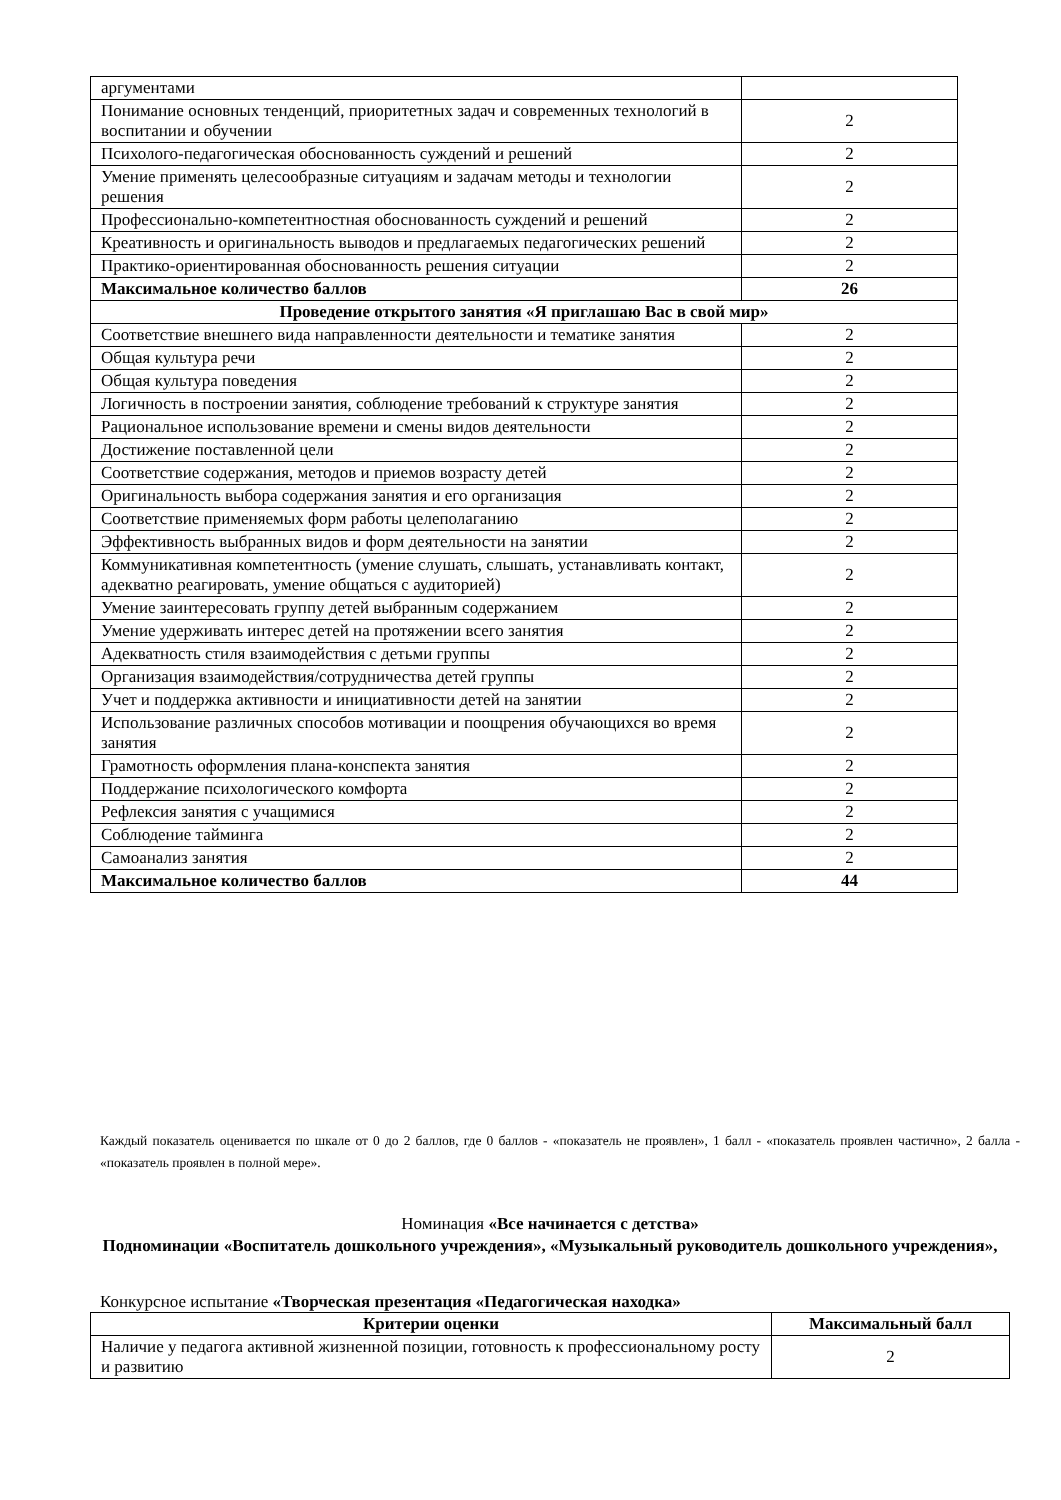| аргументами | |
| Понимание основных тенденций, приоритетных задач и современных технологий в воспитании и обучении | 2 |
| Психолого-педагогическая обоснованность суждений и решений | 2 |
| Умение применять целесообразные ситуациям и задачам методы и технологии решения | 2 |
| Профессионально-компетентностная обоснованность суждений и решений | 2 |
| Креативность и оригинальность выводов и предлагаемых педагогических решений | 2 |
| Практико-ориентированная обоснованность решения ситуации | 2 |
| Максимальное количество баллов | 26 |
| Проведение открытого занятия «Я приглашаю Вас в свой мир» | |
| Соответствие внешнего вида направленности деятельности и тематике занятия | 2 |
| Общая культура речи | 2 |
| Общая культура поведения | 2 |
| Логичность в построении занятия, соблюдение требований к структуре занятия | 2 |
| Рациональное использование времени и смены видов деятельности | 2 |
| Достижение поставленной цели | 2 |
| Соответствие содержания, методов и приемов возрасту детей | 2 |
| Оригинальность выбора содержания занятия и его организация | 2 |
| Соответствие применяемых форм работы целеполаганию | 2 |
| Эффективность выбранных видов и форм деятельности на занятии | 2 |
| Коммуникативная компетентность (умение слушать, слышать, устанавливать контакт, адекватно реагировать, умение общаться с аудиторией) | 2 |
| Умение заинтересовать группу детей выбранным содержанием | 2 |
| Умение удерживать интерес детей на протяжении всего занятия | 2 |
| Адекватность стиля взаимодействия с детьми группы | 2 |
| Организация взаимодействия/сотрудничества детей группы | 2 |
| Учет и поддержка активности и инициативности детей на занятии | 2 |
| Использование различных способов мотивации и поощрения обучающихся во время занятия | 2 |
| Грамотность оформления плана-конспекта занятия | 2 |
| Поддержание психологического комфорта | 2 |
| Рефлексия занятия с учащимися | 2 |
| Соблюдение тайминга | 2 |
| Самоанализ занятия | 2 |
| Максимальное количество баллов | 44 |
Каждый показатель оценивается по шкале от 0 до 2 баллов, где 0 баллов - «показатель не проявлен», 1 балл - «показатель проявлен частично», 2 балла - «показатель проявлен в полной мере».
Номинация «Все начинается с детства»
Подноминации «Воспитатель дошкольного учреждения», «Музыкальный руководитель дошкольного учреждения»,
Конкурсное испытание «Творческая презентация «Педагогическая находка»
| Критерии оценки | Максимальный балл |
| --- | --- |
| Наличие у педагога активной жизненной позиции, готовность к профессиональному росту и развитию | 2 |